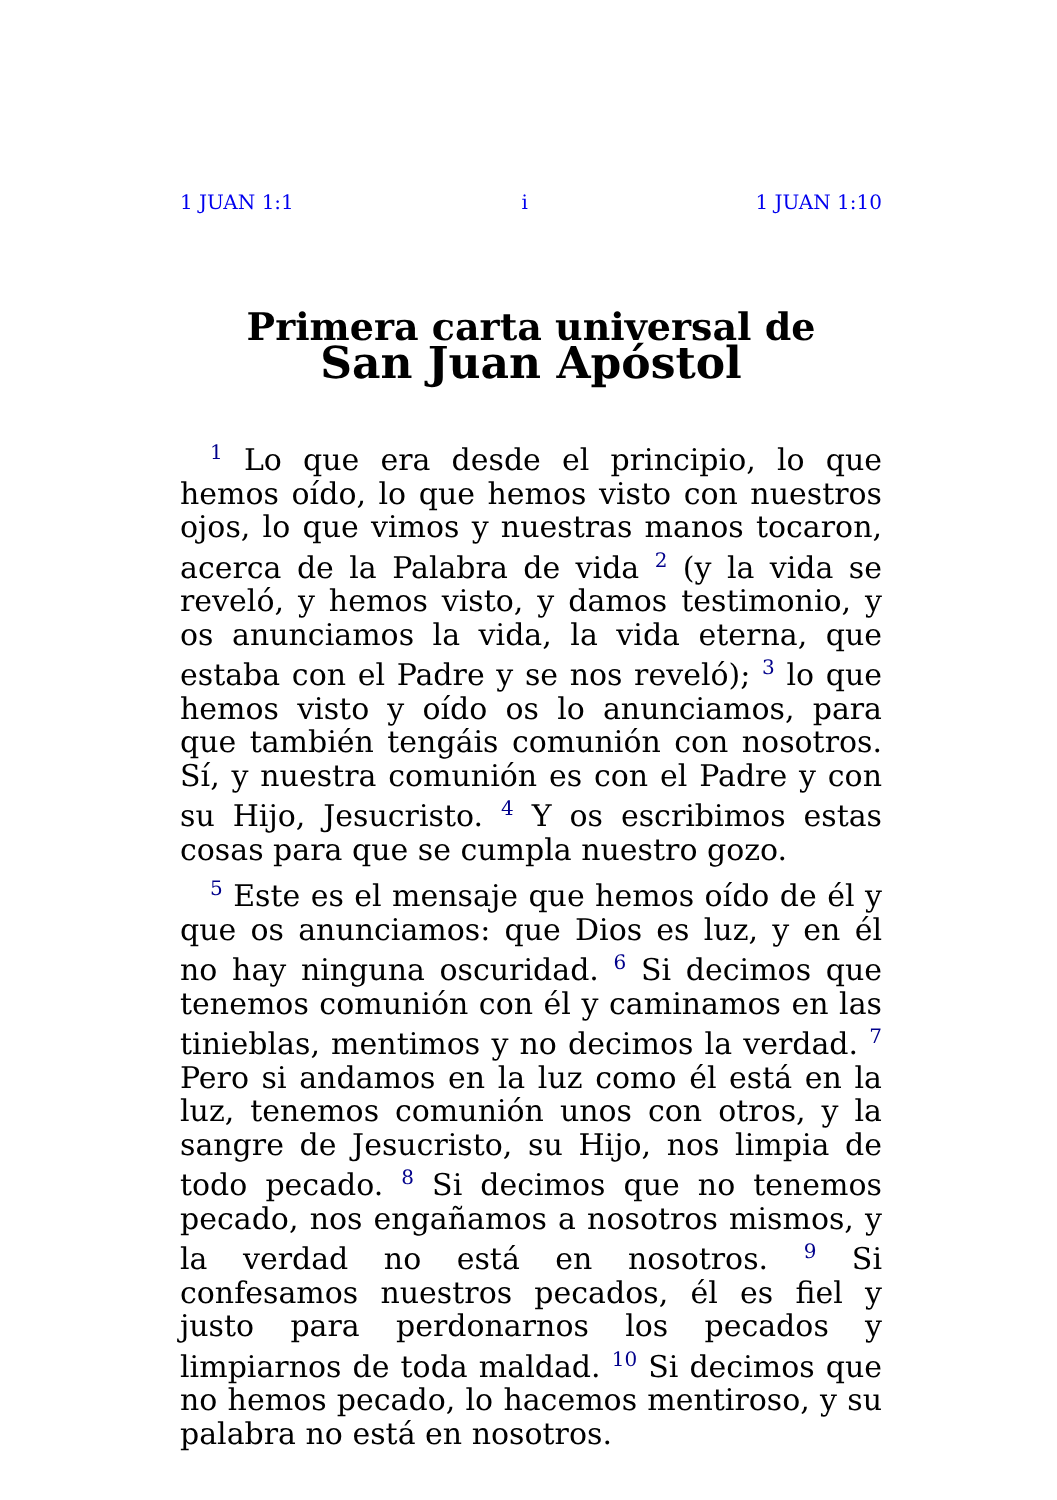1 JUAN 1:1 i 1 JUAN 1:10
Primera carta universal de
San Juan Apóstol
<sup>1</sup> Lo que era desde el principio, lo que hemos oído, lo que hemos visto con nuestros ojos, lo que vimos y nuestras manos tocaron, acerca de la Palabra de vida <sup>2</sup> (y la vida se reveló, y hemos visto, y damos testimonio, y os anunciamos la vida, la vida eterna, que estaba con el Padre y se nos reveló); <sup>3</sup> lo que hemos visto y oído os lo anunciamos, para que también tengáis comunión con nosotros. Sí, y nuestra comunión es con el Padre y con su Hijo, Jesucristo. <sup>4</sup> Y os escribimos estas cosas para que se cumpla nuestro gozo.
<sup>5</sup> Este es el mensaje que hemos oído de él y que os anunciamos: que Dios es luz, y en él no hay ninguna oscuridad. <sup>6</sup> Si decimos que tenemos comunión con él y caminamos en las tinieblas, mentimos y no decimos la verdad. <sup>7</sup> Pero si andamos en la luz como él está en la luz, tenemos comunión unos con otros, y la sangre de Jesucristo, su Hijo, nos limpia de todo pecado. <sup>8</sup> Si decimos que no tenemos pecado, nos engañamos a nosotros mismos, y la verdad no está en nosotros. <sup>9</sup> Si confesamos nuestros pecados, él es fiel y justo para perdonarnos los pecados y limpiarnos de toda maldad. <sup>10</sup> Si decimos que no hemos pecado, lo hacemos mentiroso, y su palabra no está en nosotros.